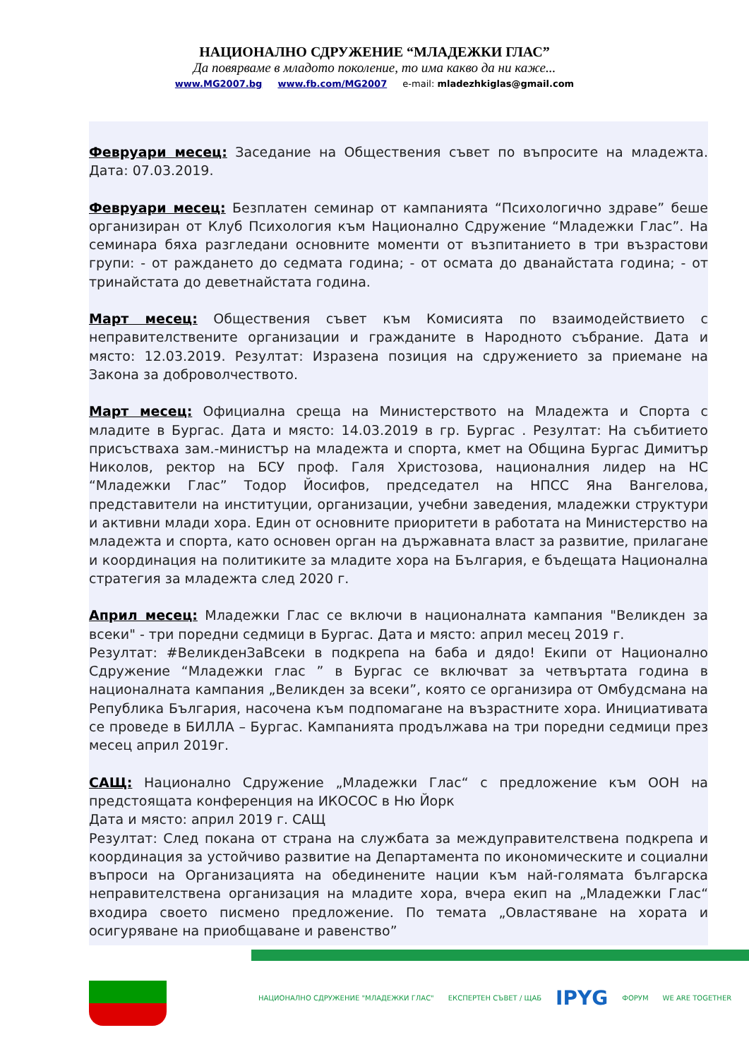НАЦИОНАЛНО СДРУЖЕНИЕ “МЛАДЕЖКИ ГЛАС”
Да повярваме в младото поколение, то има какво да ни каже...
www.MG2007.bg www.fb.com/MG2007 e-mail: mladezhkiglas@gmail.com
Февруари месец: Заседание на Обществения съвет по въпросите на младежта. Дата: 07.03.2019.
Февруари месец: Безплатен семинар от кампанията “Психологично здраве” беше организиран от Клуб Психология към Национално Сдружение “Младежки Глас”. На семинара бяха разгледани основните моменти от възпитанието в три възрастови групи: - от раждането до седмата година; - от осмата до дванайстата година; - от тринайстата до деветнайстата година.
Март месец: Обществения съвет към Комисията по взаимодействието с неправителствените организации и гражданите в Народното събрание. Дата и място: 12.03.2019. Резултат: Изразена позиция на сдружението за приемане на Закона за доброволчеството.
Март месец: Официална среща на Министерството на Младежта и Спорта с младите в Бургас. Дата и място: 14.03.2019 в гр. Бургас . Резултат: На събитието присъстваха зам.-министър на младежта и спорта, кмет на Община Бургас Димитър Николов, ректор на БСУ проф. Галя Христозова, националния лидер на НС “Младежки Глас” Тодор Йосифов, председател на НПСС Яна Вангелова, представители на институции, организации, учебни заведения, младежки структури и активни млади хора. Един от основните приоритети в работата на Министерство на младежта и спорта, като основен орган на държавната власт за развитие, прилагане и координация на политиките за младите хора на България, е бъдещата Национална стратегия за младежта след 2020 г.
Април месец: Младежки Глас се включи в националната кампания "Великден за всеки" - три поредни седмици в Бургас. Дата и място: април месец 2019 г.
Резултат: #ВеликденЗаВсеки в подкрепа на баба и дядо! Екипи от Национално Сдружение “Младежки глас ” в Бургас се включват за четвъртата година в националната кампания „Великден за всеки”, която се организира от Омбудсмана на Република България, насочена към подпомагане на възрастните хора. Инициативата се проведе в БИЛЛА – Бургас. Кампанията продължава на три поредни седмици през месец април 2019г.
САЩ: Национално Сдружение „Младежки Глас“ с предложение към ООН на предстоящата конференция на ИКОСОС в Ню Йорк
Дата и място: април 2019 г. САЩ
Резултат: След покана от страна на службата за междуправителствена подкрепа и координация за устойчиво развитие на Департамента по икономическите и социални въпроси на Организацията на обединените нации към най-голямата българска неправителствена организация на младите хора, вчера екип на „Младежки Глас“ входира своето писмено предложение. По темата „Овластяване на хората и осигуряване на приобщаване и равенство”
НАЦИОНАЛНО СДРУЖЕНИЕ "МЛАДЕЖКИ ГЛАС" ЕКСПЕРТЕН СЪВЕТ / ЩАБ IPYG ФОРУМ WE ARE TOGETHER